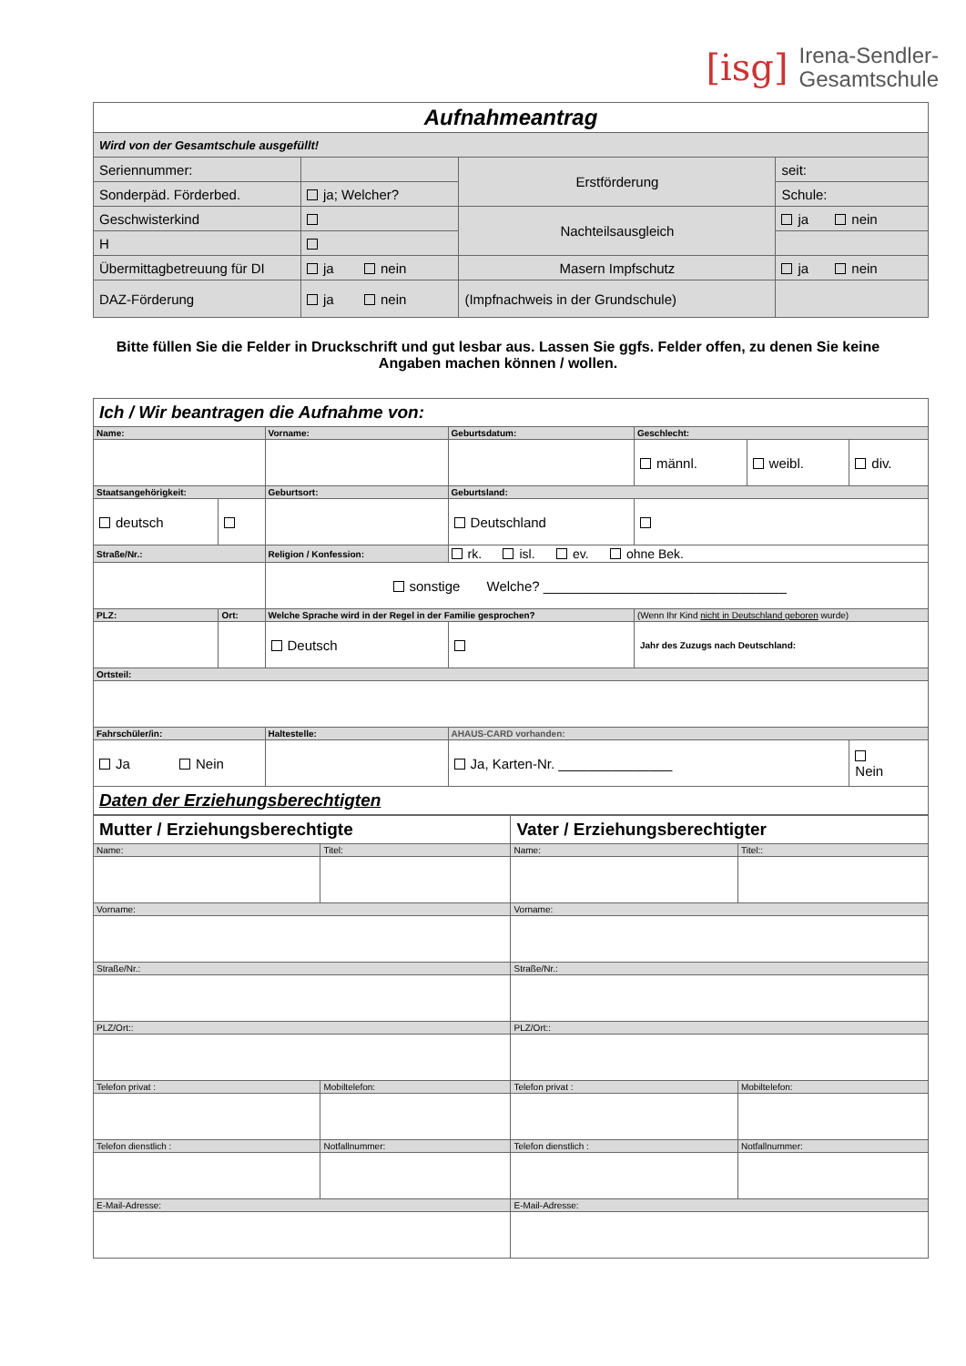[isg] Irena-Sendler-
Gesamtschule
| Aufnahmeantrag | | | |
| Wird von der Gesamtschule ausgefüllt! | | | |
| Seriennummer: | | Erstförderung | seit: |
| Sonderpäd. Förderbed. | ja; Welcher? | | Schule: |
| Geschwisterkind | | Nachteilsausgleich | ja nein |
| H | | | |
| Übermittagbetreuung für DI | ja nein | Masern Impfschutz | ja nein |
| DAZ-Förderung | ja nein | (Impfnachweis in der Grundschule) | |
Bitte füllen Sie die Felder in Druckschrift und gut lesbar aus. Lassen Sie ggfs. Felder offen, zu denen Sie keine Angaben machen können / wollen.
| Ich / Wir beantragen die Aufnahme von: | | | | | | | |
| Name: | | Vorname: | | Geburtsdatum: | Geschlecht: | | |
| | | | | | männl. | weibl. | div. |
| Staatsangehörigkeit: | | Geburtsort: | | Geburtsland: | | | |
| deutsch | | | | Deutschland | | | |
| Straße/Nr.: | | Religion / Konfession: | rk. isl. ev. ohne Bek. | | | | |
| | | sonstige Welche? ________________________________ | | | | | |
| PLZ: | Ort: | Welche Sprache wird in der Regel in der Familie gesprochen? | | | (Wenn Ihr Kind nicht in Deutschland geboren wurde) | | |
| | | Deutsch | | | Jahr des Zuzugs nach Deutschland: | | |
| Ortsteil: | | | | | | | |
| Fahrschüler/in: | | Haltestelle: | | AHAUS-CARD vorhanden: | | | |
| Ja Nein | | | | Ja, Karten-Nr. _______________ | | | Nein |
| Daten der Erziehungsberechtigten | | | | | | | |
| Mutter / Erziehungsberechtigte | | Vater / Erziehungsberechtigter | |
| Name: | Titel: | Name: | Titel:: |
| Vorname: | | Vorname: | |
| Straße/Nr.: | | Straße/Nr.: | |
| PLZ/Ort:: | | PLZ/Ort:: | |
| Telefon privat : | Mobiltelefon: | Telefon privat : | Mobiltelefon: |
| Telefon dienstlich : | Notfallnummer: | Telefon dienstlich : | Notfallnummer: |
| E-Mail-Adresse: | | E-Mail-Adresse: | |